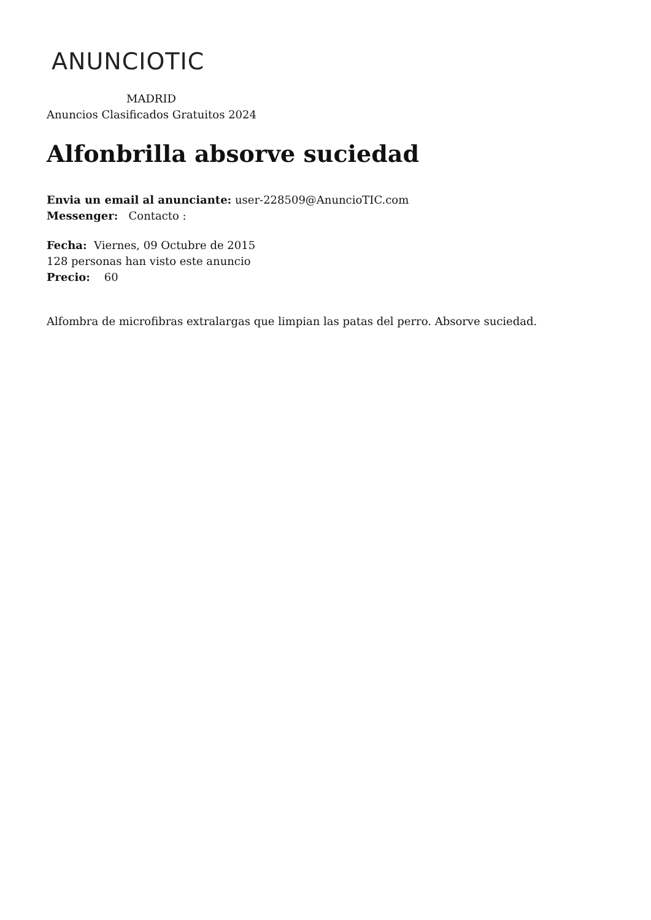ANUNCIOTIC
MADRID
Anuncios Clasificados Gratuitos 2024
Alfonbrilla absorve suciedad
Envia un email al anunciante: user-228509@AnuncioTIC.com
Messenger: Contacto :
Fecha: Viernes, 09 Octubre de 2015
128 personas han visto este anuncio
Precio: 60
Alfombra de microfibras extralargas que limpian las patas del perro. Absorve suciedad.